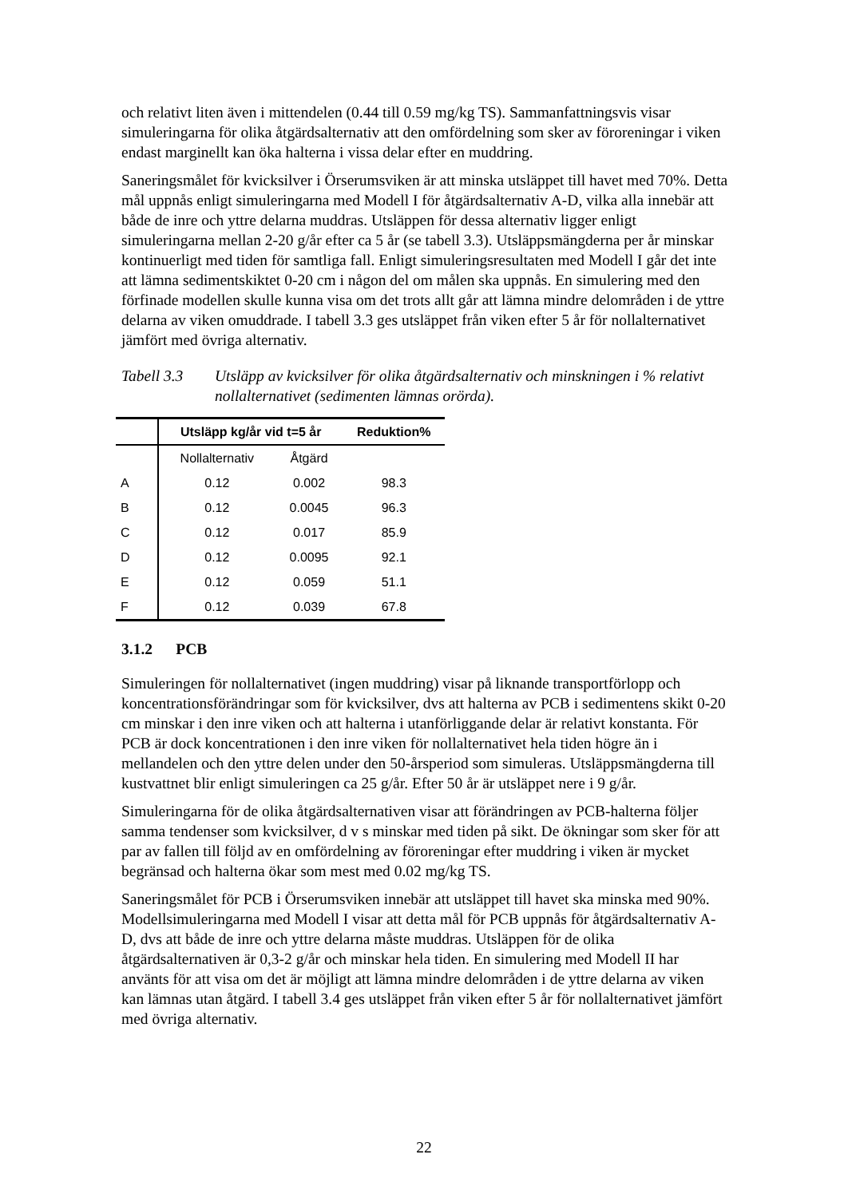och relativt liten även i mittendelen (0.44 till 0.59 mg/kg TS). Sammanfattningsvis visar simuleringarna för olika åtgärdsalternativ att den omfördelning som sker av föroreningar i viken endast marginellt kan öka halterna i vissa delar efter en muddring.
Saneringsmålet för kvicksilver i Örserumsviken är att minska utsläppet till havet med 70%. Detta mål uppnås enligt simuleringarna med Modell I för åtgärdsalternativ A-D, vilka alla innebär att både de inre och yttre delarna muddras. Utsläppen för dessa alternativ ligger enligt simuleringarna mellan 2-20 g/år efter ca 5 år (se tabell 3.3). Utsläppsmängderna per år minskar kontinuerligt med tiden för samtliga fall. Enligt simuleringsresultaten med Modell I går det inte att lämna sedimentskiktet 0-20 cm i någon del om målen ska uppnås. En simulering med den förfinade modellen skulle kunna visa om det trots allt går att lämna mindre delområden i de yttre delarna av viken omuddrade. I tabell 3.3 ges utsläppet från viken efter 5 år för nollalternativet jämfört med övriga alternativ.
Tabell 3.3 Utsläpp av kvicksilver för olika åtgärdsalternativ och minskningen i % relativt nollalternativet (sedimenten lämnas orörda).
| | Utsläpp kg/år vid t=5 år | | Reduktion% |
| --- | --- | --- | --- |
| | Nollalternativ | Åtgärd | |
| A | 0.12 | 0.002 | 98.3 |
| B | 0.12 | 0.0045 | 96.3 |
| C | 0.12 | 0.017 | 85.9 |
| D | 0.12 | 0.0095 | 92.1 |
| E | 0.12 | 0.059 | 51.1 |
| F | 0.12 | 0.039 | 67.8 |
3.1.2 PCB
Simuleringen för nollalternativet (ingen muddring) visar på liknande transportförlopp och koncentrationsförändringar som för kvicksilver, dvs att halterna av PCB i sedimentens skikt 0-20 cm minskar i den inre viken och att halterna i utanförliggande delar är relativt konstanta. För PCB är dock koncentrationen i den inre viken för nollalternativet hela tiden högre än i mellandelen och den yttre delen under den 50-årsperiod som simuleras. Utsläppsmängderna till kustvattnet blir enligt simuleringen ca 25 g/år. Efter 50 år är utsläppet nere i 9 g/år.
Simuleringarna för de olika åtgärdsalternativen visar att förändringen av PCB-halterna följer samma tendenser som kvicksilver, d v s minskar med tiden på sikt. De ökningar som sker för att par av fallen till följd av en omfördelning av föroreningar efter muddring i viken är mycket begränsad och halterna ökar som mest med 0.02 mg/kg TS.
Saneringsmålet för PCB i Örserumsviken innebär att utsläppet till havet ska minska med 90%. Modellsimuleringarna med Modell I visar att detta mål för PCB uppnås för åtgärdsalternativ A-D, dvs att både de inre och yttre delarna måste muddras. Utsläppen för de olika åtgärdsalternativen är 0,3-2 g/år och minskar hela tiden. En simulering med Modell II har använts för att visa om det är möjligt att lämna mindre delområden i de yttre delarna av viken kan lämnas utan åtgärd. I tabell 3.4 ges utsläppet från viken efter 5 år för nollalternativet jämfört med övriga alternativ.
22